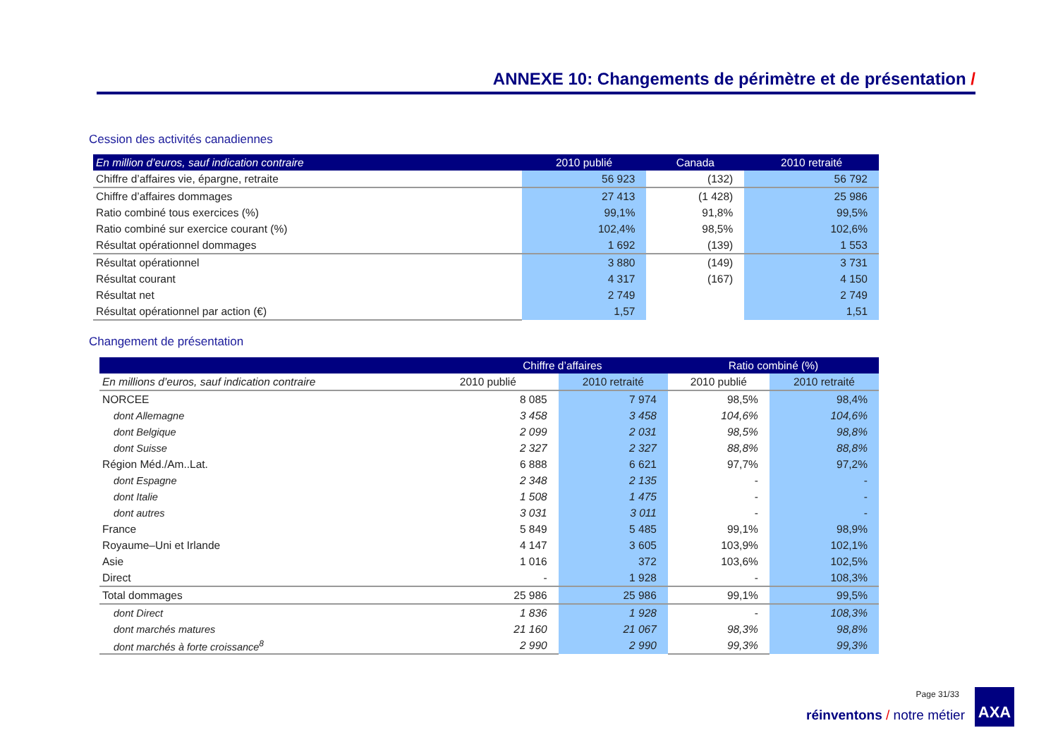ANNEXE 10: Changements de périmètre et de présentation /
Cession des activités canadiennes
| En million d’euros, sauf indication contraire | 2010 publié | Canada | 2010 retraité |
| --- | --- | --- | --- |
| Chiffre d’affaires vie, épargne, retraite | 56 923 | (132) | 56 792 |
| Chiffre d’affaires dommages | 27 413 | (1 428) | 25 986 |
| Ratio combiné tous exercices (%) | 99,1% | 91,8% | 99,5% |
| Ratio combiné sur exercice courant (%) | 102,4% | 98,5% | 102,6% |
| Résultat opérationnel dommages | 1 692 | (139) | 1 553 |
| Résultat opérationnel | 3 880 | (149) | 3 731 |
| Résultat courant | 4 317 | (167) | 4 150 |
| Résultat net | 2 749 | | 2 749 |
| Résultat opérationnel par action (€) | 1,57 | | 1,51 |
Changement de présentation
| | Chiffre d’affaires | | Ratio combiné (%) | |
| --- | --- | --- | --- | --- |
| En millions d’euros, sauf indication contraire | 2010 publié | 2010 retraité | 2010 publié | 2010 retraité |
| NORCEE | 8 085 | 7 974 | 98,5% | 98,4% |
| dont Allemagne | 3 458 | 3 458 | 104,6% | 104,6% |
| dont Belgique | 2 099 | 2 031 | 98,5% | 98,8% |
| dont Suisse | 2 327 | 2 327 | 88,8% | 88,8% |
| Région Méd./Am..Lat. | 6 888 | 6 621 | 97,7% | 97,2% |
| dont Espagne | 2 348 | 2 135 | - | - |
| dont Italie | 1 508 | 1 475 | - | - |
| dont autres | 3 031 | 3 011 | - | - |
| France | 5 849 | 5 485 | 99,1% | 98,9% |
| Royaume–Uni et Irlande | 4 147 | 3 605 | 103,9% | 102,1% |
| Asie | 1 016 | 372 | 103,6% | 102,5% |
| Direct | - | 1 928 | - | 108,3% |
| Total dommages | 25 986 | 25 986 | 99,1% | 99,5% |
| dont Direct | 1 836 | 1 928 | - | 108,3% |
| dont marchés matures | 21 160 | 21 067 | 98,3% | 98,8% |
| dont marchés à forte croissance<sup>8</sup> | 2 990 | 2 990 | 99,3% | 99,3% |
Page 31/33
réinventons / notre métier
AXA